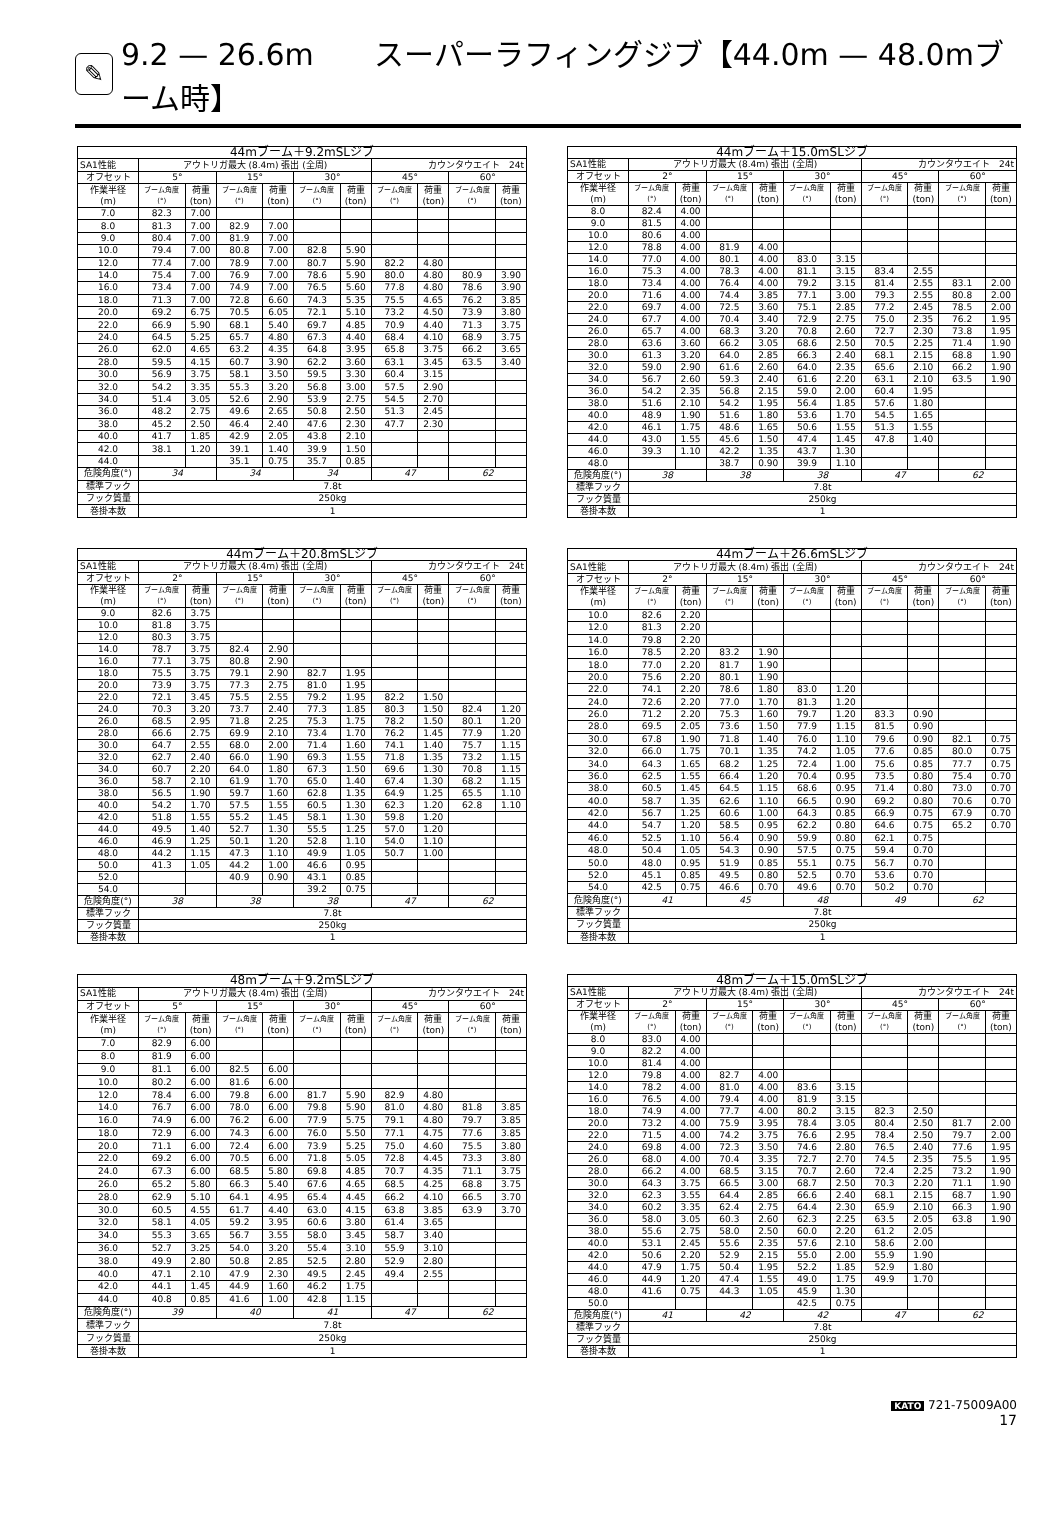✎ 9.2 — 26.6m　　スーパーラフィングジブ【44.0m — 48.0mブーム時】
| 44mブーム＋9.2mSLジブ | | | | | | | | | | |
| --- | --- | --- | --- | --- | --- | --- | --- | --- | --- | --- |
| SA1性能 | アウトリガ最大 (8.4m) 張出 (全周) | | | | | | カウンタウエイト 24t | | | |
| オフセット | 5° | | 15° | | 30° | | 45° | | 60° | |
| 作業半径 (m) | ブーム角度 (°) | 荷重 (ton) | ブーム角度 (°) | 荷重 (ton) | ブーム角度 (°) | 荷重 (ton) | ブーム角度 (°) | 荷重 (ton) | ブーム角度 (°) | 荷重 (ton) |
| 7.0 | 82.3 | 7.00 | | | | | | | | |
| 8.0 | 81.3 | 7.00 | 82.9 | 7.00 | | | | | | |
| 9.0 | 80.4 | 7.00 | 81.9 | 7.00 | | | | | | |
| 10.0 | 79.4 | 7.00 | 80.8 | 7.00 | 82.8 | 5.90 | | | | |
| 12.0 | 77.4 | 7.00 | 78.9 | 7.00 | 80.7 | 5.90 | 82.2 | 4.80 | | |
| 14.0 | 75.4 | 7.00 | 76.9 | 7.00 | 78.6 | 5.90 | 80.0 | 4.80 | 80.9 | 3.90 |
| 16.0 | 73.4 | 7.00 | 74.9 | 7.00 | 76.5 | 5.60 | 77.8 | 4.80 | 78.6 | 3.90 |
| 18.0 | 71.3 | 7.00 | 72.8 | 6.60 | 74.3 | 5.35 | 75.5 | 4.65 | 76.2 | 3.85 |
| 20.0 | 69.2 | 6.75 | 70.5 | 6.05 | 72.1 | 5.10 | 73.2 | 4.50 | 73.9 | 3.80 |
| 22.0 | 66.9 | 5.90 | 68.1 | 5.40 | 69.7 | 4.85 | 70.9 | 4.40 | 71.3 | 3.75 |
| 24.0 | 64.5 | 5.25 | 65.7 | 4.80 | 67.3 | 4.40 | 68.4 | 4.10 | 68.9 | 3.75 |
| 26.0 | 62.0 | 4.65 | 63.2 | 4.35 | 64.8 | 3.95 | 65.8 | 3.75 | 66.2 | 3.65 |
| 28.0 | 59.5 | 4.15 | 60.7 | 3.90 | 62.2 | 3.60 | 63.1 | 3.45 | 63.5 | 3.40 |
| 30.0 | 56.9 | 3.75 | 58.1 | 3.50 | 59.5 | 3.30 | 60.4 | 3.15 | | |
| 32.0 | 54.2 | 3.35 | 55.3 | 3.20 | 56.8 | 3.00 | 57.5 | 2.90 | | |
| 34.0 | 51.4 | 3.05 | 52.6 | 2.90 | 53.9 | 2.75 | 54.5 | 2.70 | | |
| 36.0 | 48.2 | 2.75 | 49.6 | 2.65 | 50.8 | 2.50 | 51.3 | 2.45 | | |
| 38.0 | 45.2 | 2.50 | 46.4 | 2.40 | 47.6 | 2.30 | 47.7 | 2.30 | | |
| 40.0 | 41.7 | 1.85 | 42.9 | 2.05 | 43.8 | 2.10 | | | | |
| 42.0 | 38.1 | 1.20 | 39.1 | 1.40 | 39.9 | 1.50 | | | | |
| 44.0 | | | 35.1 | 0.75 | 35.7 | 0.85 | | | | |
| 危険角度(°) | 34 | | 34 | | 34 | | 47 | | 62 | |
| 標準フック | 7.8t | | | | | | | | | |
| フック質量 | 250kg | | | | | | | | | |
| 巻掛本数 | 1 | | | | | | | | | |
| 44mブーム＋15.0mSLジブ | | | | | | | | | | |
| --- | --- | --- | --- | --- | --- | --- | --- | --- | --- | --- |
| SA1性能 | アウトリガ最大 (8.4m) 張出 (全周) | | | | | | カウンタウエイト 24t | | | |
| オフセット | 2° | | 15° | | 30° | | 45° | | 60° | |
| 作業半径 (m) | ブーム角度 (°) | 荷重 (ton) | ブーム角度 (°) | 荷重 (ton) | ブーム角度 (°) | 荷重 (ton) | ブーム角度 (°) | 荷重 (ton) | ブーム角度 (°) | 荷重 (ton) |
| 8.0 | 82.4 | 4.00 | | | | | | | | |
| 9.0 | 81.5 | 4.00 | | | | | | | | |
| 10.0 | 80.6 | 4.00 | | | | | | | | |
| 12.0 | 78.8 | 4.00 | 81.9 | 4.00 | | | | | | |
| 14.0 | 77.0 | 4.00 | 80.1 | 4.00 | 83.0 | 3.15 | | | | |
| 16.0 | 75.3 | 4.00 | 78.3 | 4.00 | 81.1 | 3.15 | 83.4 | 2.55 | | |
| 18.0 | 73.4 | 4.00 | 76.4 | 4.00 | 79.2 | 3.15 | 81.4 | 2.55 | 83.1 | 2.00 |
| 20.0 | 71.6 | 4.00 | 74.4 | 3.85 | 77.1 | 3.00 | 79.3 | 2.55 | 80.8 | 2.00 |
| 22.0 | 69.7 | 4.00 | 72.5 | 3.60 | 75.1 | 2.85 | 77.2 | 2.45 | 78.5 | 2.00 |
| 24.0 | 67.7 | 4.00 | 70.4 | 3.40 | 72.9 | 2.75 | 75.0 | 2.35 | 76.2 | 1.95 |
| 26.0 | 65.7 | 4.00 | 68.3 | 3.20 | 70.8 | 2.60 | 72.7 | 2.30 | 73.8 | 1.95 |
| 28.0 | 63.6 | 3.60 | 66.2 | 3.05 | 68.6 | 2.50 | 70.5 | 2.25 | 71.4 | 1.90 |
| 30.0 | 61.3 | 3.20 | 64.0 | 2.85 | 66.3 | 2.40 | 68.1 | 2.15 | 68.8 | 1.90 |
| 32.0 | 59.0 | 2.90 | 61.6 | 2.60 | 64.0 | 2.35 | 65.6 | 2.10 | 66.2 | 1.90 |
| 34.0 | 56.7 | 2.60 | 59.3 | 2.40 | 61.6 | 2.20 | 63.1 | 2.10 | 63.5 | 1.90 |
| 36.0 | 54.2 | 2.35 | 56.8 | 2.15 | 59.0 | 2.00 | 60.4 | 1.95 | | |
| 38.0 | 51.6 | 2.10 | 54.2 | 1.95 | 56.4 | 1.85 | 57.6 | 1.80 | | |
| 40.0 | 48.9 | 1.90 | 51.6 | 1.80 | 53.6 | 1.70 | 54.5 | 1.65 | | |
| 42.0 | 46.1 | 1.75 | 48.6 | 1.65 | 50.6 | 1.55 | 51.3 | 1.55 | | |
| 44.0 | 43.0 | 1.55 | 45.6 | 1.50 | 47.4 | 1.45 | 47.8 | 1.40 | | |
| 46.0 | 39.3 | 1.10 | 42.2 | 1.35 | 43.7 | 1.30 | | | | |
| 48.0 | | | 38.7 | 0.90 | 39.9 | 1.10 | | | | |
| 危険角度(°) | 38 | | 38 | | 38 | | 47 | | 62 | |
| 標準フック | 7.8t | | | | | | | | | |
| フック質量 | 250kg | | | | | | | | | |
| 巻掛本数 | 1 | | | | | | | | | |
| 44mブーム＋20.8mSLジブ | | | | | | | | | | |
| --- | --- | --- | --- | --- | --- | --- | --- | --- | --- | --- |
| SA1性能 | アウトリガ最大 (8.4m) 張出 (全周) | | | | | | カウンタウエイト 24t | | | |
| オフセット | 2° | | 15° | | 30° | | 45° | | 60° | |
| 作業半径 (m) | ブーム角度 (°) | 荷重 (ton) | ブーム角度 (°) | 荷重 (ton) | ブーム角度 (°) | 荷重 (ton) | ブーム角度 (°) | 荷重 (ton) | ブーム角度 (°) | 荷重 (ton) |
| 9.0 | 82.6 | 3.75 | | | | | | | | |
| 10.0 | 81.8 | 3.75 | | | | | | | | |
| 12.0 | 80.3 | 3.75 | | | | | | | | |
| 14.0 | 78.7 | 3.75 | 82.4 | 2.90 | | | | | | |
| 16.0 | 77.1 | 3.75 | 80.8 | 2.90 | | | | | | |
| 18.0 | 75.5 | 3.75 | 79.1 | 2.90 | 82.7 | 1.95 | | | | |
| 20.0 | 73.9 | 3.75 | 77.3 | 2.75 | 81.0 | 1.95 | | | | |
| 22.0 | 72.1 | 3.45 | 75.5 | 2.55 | 79.2 | 1.95 | 82.2 | 1.50 | | |
| 24.0 | 70.3 | 3.20 | 73.7 | 2.40 | 77.3 | 1.85 | 80.3 | 1.50 | 82.4 | 1.20 |
| 26.0 | 68.5 | 2.95 | 71.8 | 2.25 | 75.3 | 1.75 | 78.2 | 1.50 | 80.1 | 1.20 |
| 28.0 | 66.6 | 2.75 | 69.9 | 2.10 | 73.4 | 1.70 | 76.2 | 1.45 | 77.9 | 1.20 |
| 30.0 | 64.7 | 2.55 | 68.0 | 2.00 | 71.4 | 1.60 | 74.1 | 1.40 | 75.7 | 1.15 |
| 32.0 | 62.7 | 2.40 | 66.0 | 1.90 | 69.3 | 1.55 | 71.8 | 1.35 | 73.2 | 1.15 |
| 34.0 | 60.7 | 2.20 | 64.0 | 1.80 | 67.3 | 1.50 | 69.6 | 1.30 | 70.8 | 1.15 |
| 36.0 | 58.7 | 2.10 | 61.9 | 1.70 | 65.0 | 1.40 | 67.4 | 1.30 | 68.2 | 1.15 |
| 38.0 | 56.5 | 1.90 | 59.7 | 1.60 | 62.8 | 1.35 | 64.9 | 1.25 | 65.5 | 1.10 |
| 40.0 | 54.2 | 1.70 | 57.5 | 1.55 | 60.5 | 1.30 | 62.3 | 1.20 | 62.8 | 1.10 |
| 42.0 | 51.8 | 1.55 | 55.2 | 1.45 | 58.1 | 1.30 | 59.8 | 1.20 | | |
| 44.0 | 49.5 | 1.40 | 52.7 | 1.30 | 55.5 | 1.25 | 57.0 | 1.20 | | |
| 46.0 | 46.9 | 1.25 | 50.1 | 1.20 | 52.8 | 1.10 | 54.0 | 1.10 | | |
| 48.0 | 44.2 | 1.15 | 47.3 | 1.10 | 49.9 | 1.05 | 50.7 | 1.00 | | |
| 50.0 | 41.3 | 1.05 | 44.2 | 1.00 | 46.6 | 0.95 | | | | |
| 52.0 | | | 40.9 | 0.90 | 43.1 | 0.85 | | | | |
| 54.0 | | | | | 39.2 | 0.75 | | | | |
| 危険角度(°) | 38 | | 38 | | 38 | | 47 | | 62 | |
| 標準フック | 7.8t | | | | | | | | | |
| フック質量 | 250kg | | | | | | | | | |
| 巻掛本数 | 1 | | | | | | | | | |
| 44mブーム＋26.6mSLジブ | | | | | | | | | | |
| --- | --- | --- | --- | --- | --- | --- | --- | --- | --- | --- |
| SA1性能 | アウトリガ最大 (8.4m) 張出 (全周) | | | | | | カウンタウエイト 24t | | | |
| オフセット | 2° | | 15° | | 30° | | 45° | | 60° | |
| 作業半径 (m) | ブーム角度 (°) | 荷重 (ton) | ブーム角度 (°) | 荷重 (ton) | ブーム角度 (°) | 荷重 (ton) | ブーム角度 (°) | 荷重 (ton) | ブーム角度 (°) | 荷重 (ton) |
| 10.0 | 82.6 | 2.20 | | | | | | | | |
| 12.0 | 81.3 | 2.20 | | | | | | | | |
| 14.0 | 79.8 | 2.20 | | | | | | | | |
| 16.0 | 78.5 | 2.20 | 83.2 | 1.90 | | | | | | |
| 18.0 | 77.0 | 2.20 | 81.7 | 1.90 | | | | | | |
| 20.0 | 75.6 | 2.20 | 80.1 | 1.90 | | | | | | |
| 22.0 | 74.1 | 2.20 | 78.6 | 1.80 | 83.0 | 1.20 | | | | |
| 24.0 | 72.6 | 2.20 | 77.0 | 1.70 | 81.3 | 1.20 | | | | |
| 26.0 | 71.2 | 2.20 | 75.3 | 1.60 | 79.7 | 1.20 | 83.3 | 0.90 | | |
| 28.0 | 69.5 | 2.05 | 73.6 | 1.50 | 77.9 | 1.15 | 81.5 | 0.90 | | |
| 30.0 | 67.8 | 1.90 | 71.8 | 1.40 | 76.0 | 1.10 | 79.6 | 0.90 | 82.1 | 0.75 |
| 32.0 | 66.0 | 1.75 | 70.1 | 1.35 | 74.2 | 1.05 | 77.6 | 0.85 | 80.0 | 0.75 |
| 34.0 | 64.3 | 1.65 | 68.2 | 1.25 | 72.4 | 1.00 | 75.6 | 0.85 | 77.7 | 0.75 |
| 36.0 | 62.5 | 1.55 | 66.4 | 1.20 | 70.4 | 0.95 | 73.5 | 0.80 | 75.4 | 0.70 |
| 38.0 | 60.5 | 1.45 | 64.5 | 1.15 | 68.6 | 0.95 | 71.4 | 0.80 | 73.0 | 0.70 |
| 40.0 | 58.7 | 1.35 | 62.6 | 1.10 | 66.5 | 0.90 | 69.2 | 0.80 | 70.6 | 0.70 |
| 42.0 | 56.7 | 1.25 | 60.6 | 1.00 | 64.3 | 0.85 | 66.9 | 0.75 | 67.9 | 0.70 |
| 44.0 | 54.7 | 1.20 | 58.5 | 0.95 | 62.2 | 0.80 | 64.6 | 0.75 | 65.2 | 0.70 |
| 46.0 | 52.5 | 1.10 | 56.4 | 0.90 | 59.9 | 0.80 | 62.1 | 0.75 | | |
| 48.0 | 50.4 | 1.05 | 54.3 | 0.90 | 57.5 | 0.75 | 59.4 | 0.70 | | |
| 50.0 | 48.0 | 0.95 | 51.9 | 0.85 | 55.1 | 0.75 | 56.7 | 0.70 | | |
| 52.0 | 45.1 | 0.85 | 49.5 | 0.80 | 52.5 | 0.70 | 53.6 | 0.70 | | |
| 54.0 | 42.5 | 0.75 | 46.6 | 0.70 | 49.6 | 0.70 | 50.2 | 0.70 | | |
| 危険角度(°) | 41 | | 45 | | 48 | | 49 | | 62 | |
| 標準フック | 7.8t | | | | | | | | | |
| フック質量 | 250kg | | | | | | | | | |
| 巻掛本数 | 1 | | | | | | | | | |
| 48mブーム＋9.2mSLジブ | | | | | | | | | | |
| --- | --- | --- | --- | --- | --- | --- | --- | --- | --- | --- |
| SA1性能 | アウトリガ最大 (8.4m) 張出 (全周) | | | | | | カウンタウエイト 24t | | | |
| オフセット | 5° | | 15° | | 30° | | 45° | | 60° | |
| 作業半径 (m) | ブーム角度 (°) | 荷重 (ton) | ブーム角度 (°) | 荷重 (ton) | ブーム角度 (°) | 荷重 (ton) | ブーム角度 (°) | 荷重 (ton) | ブーム角度 (°) | 荷重 (ton) |
| 7.0 | 82.9 | 6.00 | | | | | | | | |
| 8.0 | 81.9 | 6.00 | | | | | | | | |
| 9.0 | 81.1 | 6.00 | 82.5 | 6.00 | | | | | | |
| 10.0 | 80.2 | 6.00 | 81.6 | 6.00 | | | | | | |
| 12.0 | 78.4 | 6.00 | 79.8 | 6.00 | 81.7 | 5.90 | 82.9 | 4.80 | | |
| 14.0 | 76.7 | 6.00 | 78.0 | 6.00 | 79.8 | 5.90 | 81.0 | 4.80 | 81.8 | 3.85 |
| 16.0 | 74.9 | 6.00 | 76.2 | 6.00 | 77.9 | 5.75 | 79.1 | 4.80 | 79.7 | 3.85 |
| 18.0 | 72.9 | 6.00 | 74.3 | 6.00 | 76.0 | 5.50 | 77.1 | 4.75 | 77.6 | 3.85 |
| 20.0 | 71.1 | 6.00 | 72.4 | 6.00 | 73.9 | 5.25 | 75.0 | 4.60 | 75.5 | 3.80 |
| 22.0 | 69.2 | 6.00 | 70.5 | 6.00 | 71.8 | 5.05 | 72.8 | 4.45 | 73.3 | 3.80 |
| 24.0 | 67.3 | 6.00 | 68.5 | 5.80 | 69.8 | 4.85 | 70.7 | 4.35 | 71.1 | 3.75 |
| 26.0 | 65.2 | 5.80 | 66.3 | 5.40 | 67.6 | 4.65 | 68.5 | 4.25 | 68.8 | 3.75 |
| 28.0 | 62.9 | 5.10 | 64.1 | 4.95 | 65.4 | 4.45 | 66.2 | 4.10 | 66.5 | 3.70 |
| 30.0 | 60.5 | 4.55 | 61.7 | 4.40 | 63.0 | 4.15 | 63.8 | 3.85 | 63.9 | 3.70 |
| 32.0 | 58.1 | 4.05 | 59.2 | 3.95 | 60.6 | 3.80 | 61.4 | 3.65 | | |
| 34.0 | 55.3 | 3.65 | 56.7 | 3.55 | 58.0 | 3.45 | 58.7 | 3.40 | | |
| 36.0 | 52.7 | 3.25 | 54.0 | 3.20 | 55.4 | 3.10 | 55.9 | 3.10 | | |
| 38.0 | 49.9 | 2.80 | 50.8 | 2.85 | 52.5 | 2.80 | 52.9 | 2.80 | | |
| 40.0 | 47.1 | 2.10 | 47.9 | 2.30 | 49.5 | 2.45 | 49.4 | 2.55 | | |
| 42.0 | 44.1 | 1.45 | 44.9 | 1.60 | 46.2 | 1.75 | | | | |
| 44.0 | 40.8 | 0.85 | 41.6 | 1.00 | 42.8 | 1.15 | | | | |
| 危険角度(°) | 39 | | 40 | | 41 | | 47 | | 62 | |
| 標準フック | 7.8t | | | | | | | | | |
| フック質量 | 250kg | | | | | | | | | |
| 巻掛本数 | 1 | | | | | | | | | |
| 48mブーム＋15.0mSLジブ | | | | | | | | | | |
| --- | --- | --- | --- | --- | --- | --- | --- | --- | --- | --- |
| SA1性能 | アウトリガ最大 (8.4m) 張出 (全周) | | | | | | カウンタウエイト 24t | | | |
| オフセット | 2° | | 15° | | 30° | | 45° | | 60° | |
| 作業半径 (m) | ブーム角度 (°) | 荷重 (ton) | ブーム角度 (°) | 荷重 (ton) | ブーム角度 (°) | 荷重 (ton) | ブーム角度 (°) | 荷重 (ton) | ブーム角度 (°) | 荷重 (ton) |
| 8.0 | 83.0 | 4.00 | | | | | | | | |
| 9.0 | 82.2 | 4.00 | | | | | | | | |
| 10.0 | 81.4 | 4.00 | | | | | | | | |
| 12.0 | 79.8 | 4.00 | 82.7 | 4.00 | | | | | | |
| 14.0 | 78.2 | 4.00 | 81.0 | 4.00 | 83.6 | 3.15 | | | | |
| 16.0 | 76.5 | 4.00 | 79.4 | 4.00 | 81.9 | 3.15 | | | | |
| 18.0 | 74.9 | 4.00 | 77.7 | 4.00 | 80.2 | 3.15 | 82.3 | 2.50 | | |
| 20.0 | 73.2 | 4.00 | 75.9 | 3.95 | 78.4 | 3.05 | 80.4 | 2.50 | 81.7 | 2.00 |
| 22.0 | 71.5 | 4.00 | 74.2 | 3.75 | 76.6 | 2.95 | 78.4 | 2.50 | 79.7 | 2.00 |
| 24.0 | 69.8 | 4.00 | 72.3 | 3.50 | 74.6 | 2.80 | 76.5 | 2.40 | 77.6 | 1.95 |
| 26.0 | 68.0 | 4.00 | 70.4 | 3.35 | 72.7 | 2.70 | 74.5 | 2.35 | 75.5 | 1.95 |
| 28.0 | 66.2 | 4.00 | 68.5 | 3.15 | 70.7 | 2.60 | 72.4 | 2.25 | 73.2 | 1.90 |
| 30.0 | 64.3 | 3.75 | 66.5 | 3.00 | 68.7 | 2.50 | 70.3 | 2.20 | 71.1 | 1.90 |
| 32.0 | 62.3 | 3.55 | 64.4 | 2.85 | 66.6 | 2.40 | 68.1 | 2.15 | 68.7 | 1.90 |
| 34.0 | 60.2 | 3.35 | 62.4 | 2.75 | 64.4 | 2.30 | 65.9 | 2.10 | 66.3 | 1.90 |
| 36.0 | 58.0 | 3.05 | 60.3 | 2.60 | 62.3 | 2.25 | 63.5 | 2.05 | 63.8 | 1.90 |
| 38.0 | 55.6 | 2.75 | 58.0 | 2.50 | 60.0 | 2.20 | 61.2 | 2.05 | | |
| 40.0 | 53.1 | 2.45 | 55.6 | 2.35 | 57.6 | 2.10 | 58.6 | 2.00 | | |
| 42.0 | 50.6 | 2.20 | 52.9 | 2.15 | 55.0 | 2.00 | 55.9 | 1.90 | | |
| 44.0 | 47.9 | 1.75 | 50.4 | 1.95 | 52.2 | 1.85 | 52.9 | 1.80 | | |
| 46.0 | 44.9 | 1.20 | 47.4 | 1.55 | 49.0 | 1.75 | 49.9 | 1.70 | | |
| 48.0 | 41.6 | 0.75 | 44.3 | 1.05 | 45.9 | 1.30 | | | | |
| 50.0 | | | | | 42.5 | 0.75 | | | | |
| 危険角度(°) | 41 | | 42 | | 42 | | 47 | | 62 | |
| 標準フック | 7.8t | | | | | | | | | |
| フック質量 | 250kg | | | | | | | | | |
| 巻掛本数 | 1 | | | | | | | | | |
KATO 721-75009A00
17